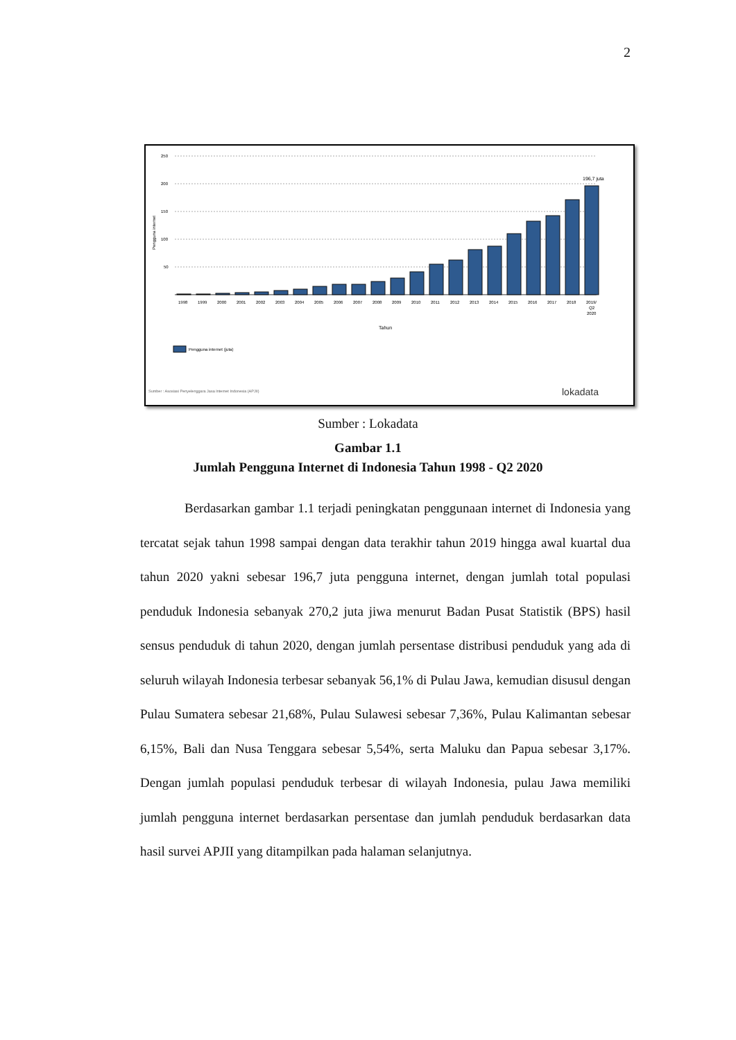2
250
200
150
100
50
Pengguna internet
196,7 juta
1998
1999
2000
2001
2002
2003
2004
2005
2006
2007
2008
2009
2010
2011
2012
2013
2014
2015
2016
2017
2018
2019/
Q2
2020
Tahun
Pengguna internet (juta)
Sumber : Asosiasi Penyelenggara Jasa Internet Indonesia (APJII)
lokadata
Sumber : Lokadata
Gambar 1.1
Jumlah Pengguna Internet di Indonesia Tahun 1998 - Q2 2020
Berdasarkan gambar 1.1 terjadi peningkatan penggunaan internet di Indonesia yang tercatat sejak tahun 1998 sampai dengan data terakhir tahun 2019 hingga awal kuartal dua tahun 2020 yakni sebesar 196,7 juta pengguna internet, dengan jumlah total populasi penduduk Indonesia sebanyak 270,2 juta jiwa menurut Badan Pusat Statistik (BPS) hasil sensus penduduk di tahun 2020, dengan jumlah persentase distribusi penduduk yang ada di seluruh wilayah Indonesia terbesar sebanyak 56,1% di Pulau Jawa, kemudian disusul dengan Pulau Sumatera sebesar 21,68%, Pulau Sulawesi sebesar 7,36%, Pulau Kalimantan sebesar 6,15%, Bali dan Nusa Tenggara sebesar 5,54%, serta Maluku dan Papua sebesar 3,17%. Dengan jumlah populasi penduduk terbesar di wilayah Indonesia, pulau Jawa memiliki jumlah pengguna internet berdasarkan persentase dan jumlah penduduk berdasarkan data hasil survei APJII yang ditampilkan pada halaman selanjutnya.